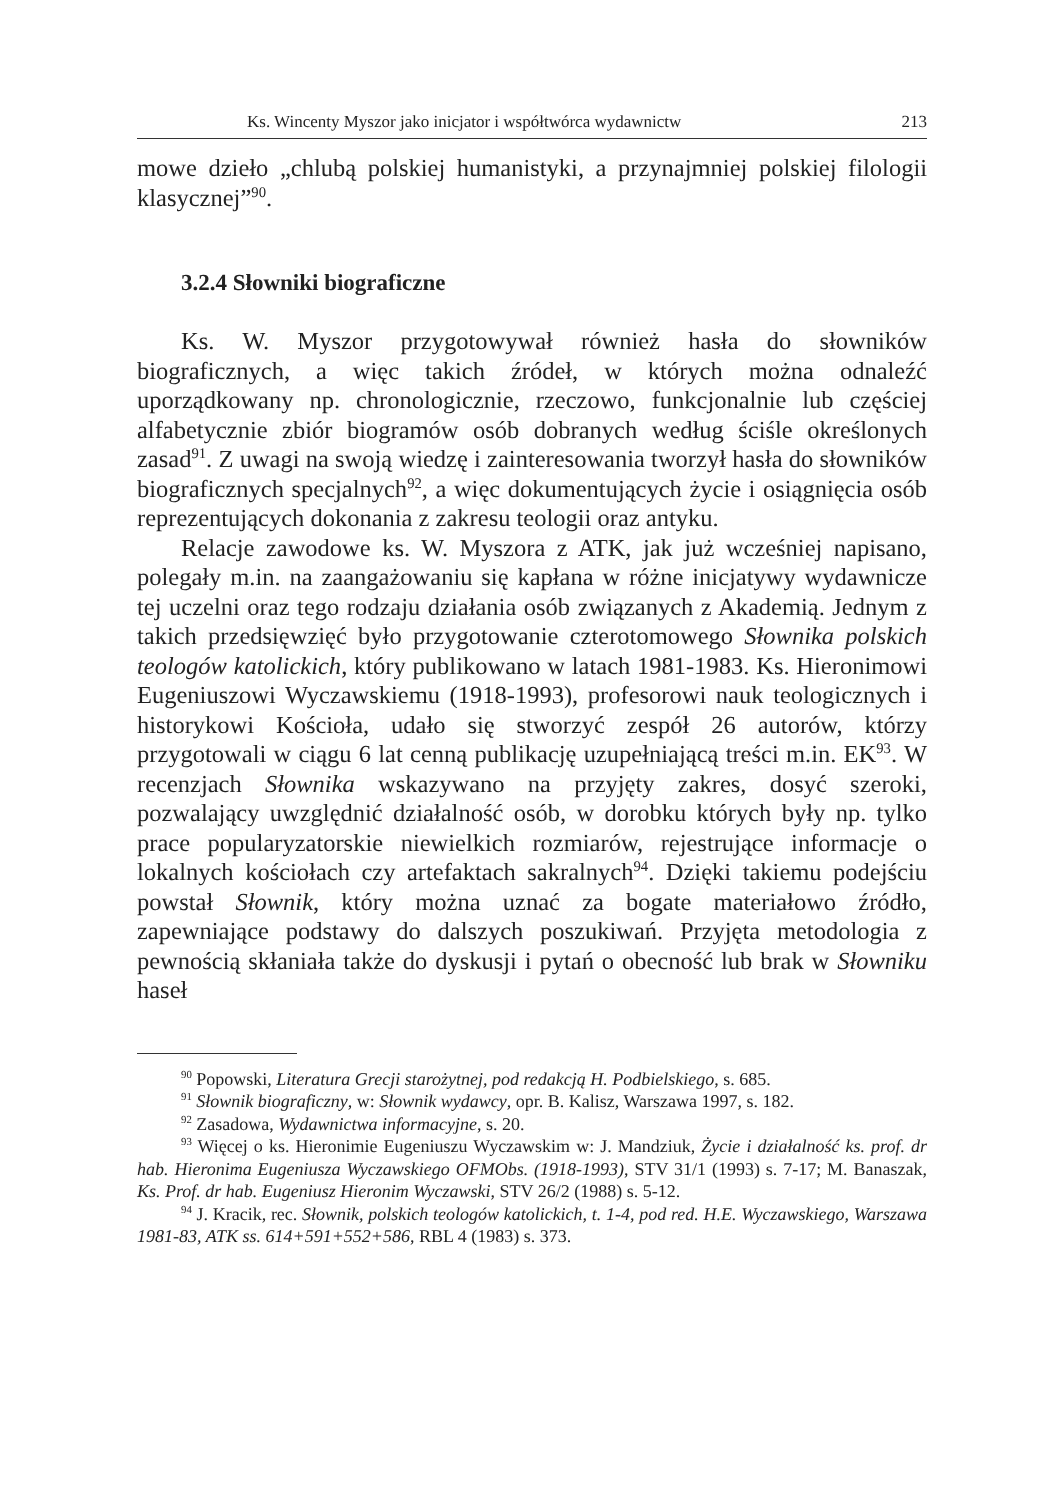Ks. Wincenty Myszor jako inicjator i współtwórca wydawnictw 213
mowe dzieło „chlubą polskiej humanistyki, a przynajmniej polskiej filologii klasycznej”<sup>90</sup>.
3.2.4 Słowniki biograficzne
Ks. W. Myszor przygotowywał również hasła do słowników biograficznych, a więc takich źródeł, w których można odnaleźć uporządkowany np. chronologicznie, rzeczowo, funkcjonalnie lub częściej alfabetycznie zbiór biogramów osób dobranych według ściśle określonych zasad<sup>91</sup>. Z uwagi na swoją wiedzę i zainteresowania tworzył hasła do słowników biograficznych specjalnych<sup>92</sup>, a więc dokumentujących życie i osiągnięcia osób reprezentujących dokonania z zakresu teologii oraz antyku.
Relacje zawodowe ks. W. Myszora z ATK, jak już wcześniej napisano, polegały m.in. na zaangażowaniu się kapłana w różne inicjatywy wydawnicze tej uczelni oraz tego rodzaju działania osób związanych z Akademią. Jednym z takich przedsięwzięć było przygotowanie czterotomowego Słownika polskich teologów katolickich, który publikowano w latach 1981-1983. Ks. Hieronimowi Eugeniuszowi Wyczawskiemu (1918-1993), profesorowi nauk teologicznych i historykowi Kościoła, udało się stworzyć zespół 26 autorów, którzy przygotowali w ciągu 6 lat cenną publikację uzupełniającą treści m.in. EK<sup>93</sup>. W recenzjach Słownika wskazywano na przyjęty zakres, dosyć szeroki, pozwalający uwzględnić działalność osób, w dorobku których były np. tylko prace popularyzatorskie niewielkich rozmiarów, rejestrujące informacje o lokalnych kościołach czy artefaktach sakralnych<sup>94</sup>. Dzięki takiemu podejściu powstał Słownik, który można uznać za bogate materiałowo źródło, zapewniające podstawy do dalszych poszukiwań. Przyjęta metodologia z pewnością skłaniała także do dyskusji i pytań o obecność lub brak w Słowniku haseł
<sup>90</sup> Popowski, Literatura Grecji starożytnej, pod redakcją H. Podbielskiego, s. 685.
<sup>91</sup> Słownik biograficzny, w: Słownik wydawcy, opr. B. Kalisz, Warszawa 1997, s. 182.
<sup>92</sup> Zasadowa, Wydawnictwa informacyjne, s. 20.
<sup>93</sup> Więcej o ks. Hieronimie Eugeniuszu Wyczawskim w: J. Mandziuk, Życie i działalność ks. prof. dr hab. Hieronima Eugeniusza Wyczawskiego OFMObs. (1918-1993), STV 31/1 (1993) s. 7-17; M. Banaszak, Ks. Prof. dr hab. Eugeniusz Hieronim Wyczawski, STV 26/2 (1988) s. 5-12.
<sup>94</sup> J. Kracik, rec. Słownik, polskich teologów katolickich, t. 1-4, pod red. H.E. Wyczawskiego, Warszawa 1981-83, ATK ss. 614+591+552+586, RBL 4 (1983) s. 373.